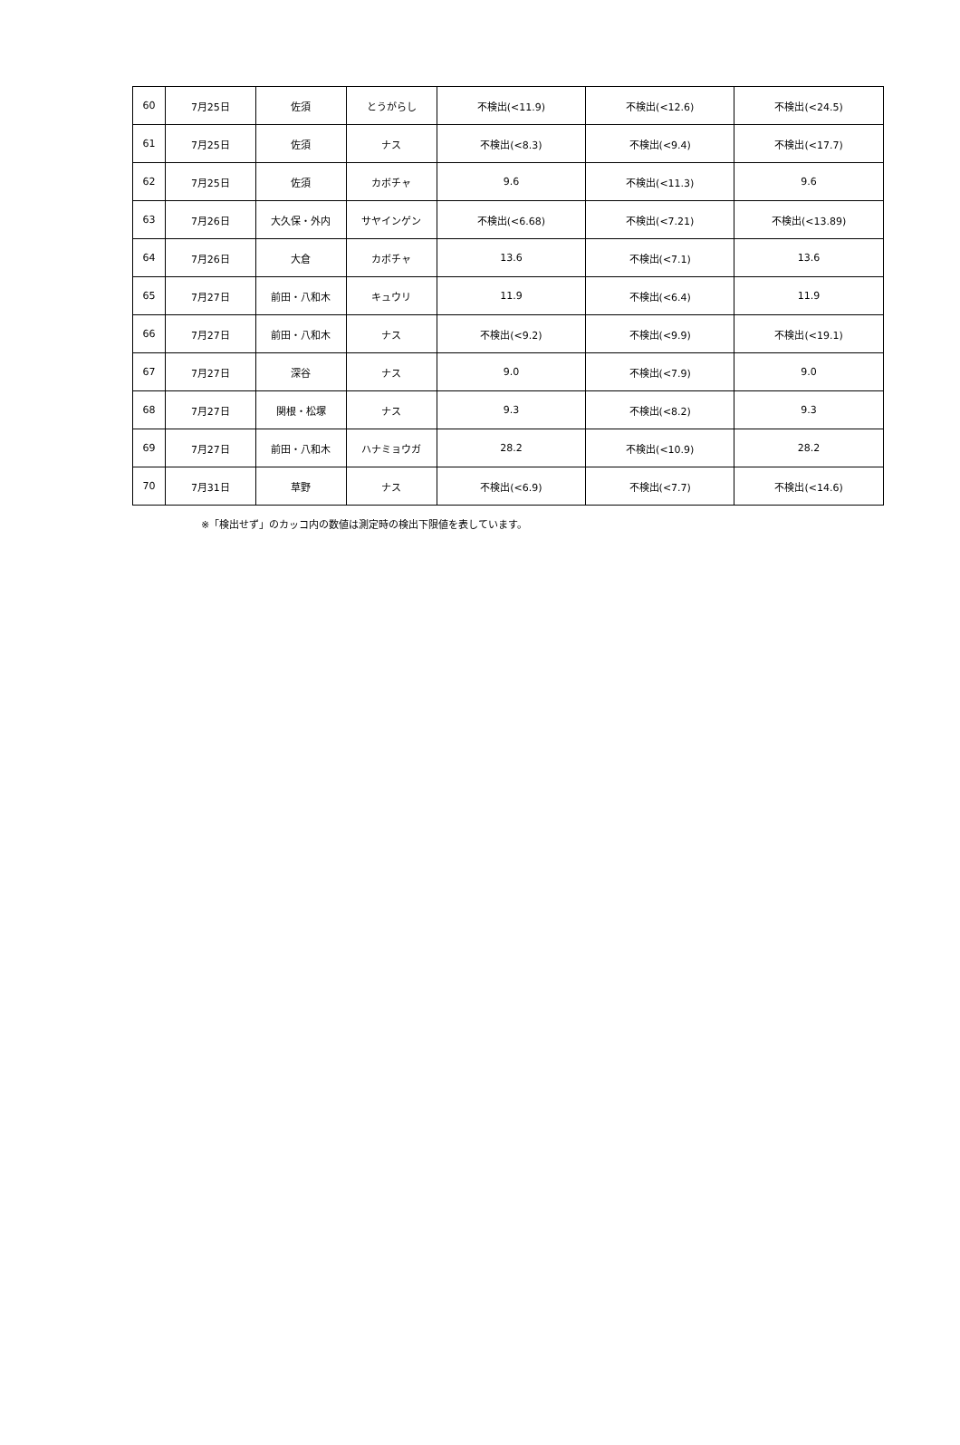| 60 | 7月25日 | 佐須 | とうがらし | 不検出(<11.9) | 不検出(<12.6) | 不検出(<24.5) |
| 61 | 7月25日 | 佐須 | ナス | 不検出(<8.3) | 不検出(<9.4) | 不検出(<17.7) |
| 62 | 7月25日 | 佐須 | カボチャ | 9.6 | 不検出(<11.3) | 9.6 |
| 63 | 7月26日 | 大久保・外内 | サヤインゲン | 不検出(<6.68) | 不検出(<7.21) | 不検出(<13.89) |
| 64 | 7月26日 | 大倉 | カボチャ | 13.6 | 不検出(<7.1) | 13.6 |
| 65 | 7月27日 | 前田・八和木 | キュウリ | 11.9 | 不検出(<6.4) | 11.9 |
| 66 | 7月27日 | 前田・八和木 | ナス | 不検出(<9.2) | 不検出(<9.9) | 不検出(<19.1) |
| 67 | 7月27日 | 深谷 | ナス | 9.0 | 不検出(<7.9) | 9.0 |
| 68 | 7月27日 | 関根・松塚 | ナス | 9.3 | 不検出(<8.2) | 9.3 |
| 69 | 7月27日 | 前田・八和木 | ハナミョウガ | 28.2 | 不検出(<10.9) | 28.2 |
| 70 | 7月31日 | 草野 | ナス | 不検出(<6.9) | 不検出(<7.7) | 不検出(<14.6) |
※「検出せず」のカッコ内の数値は測定時の検出下限値を表しています。